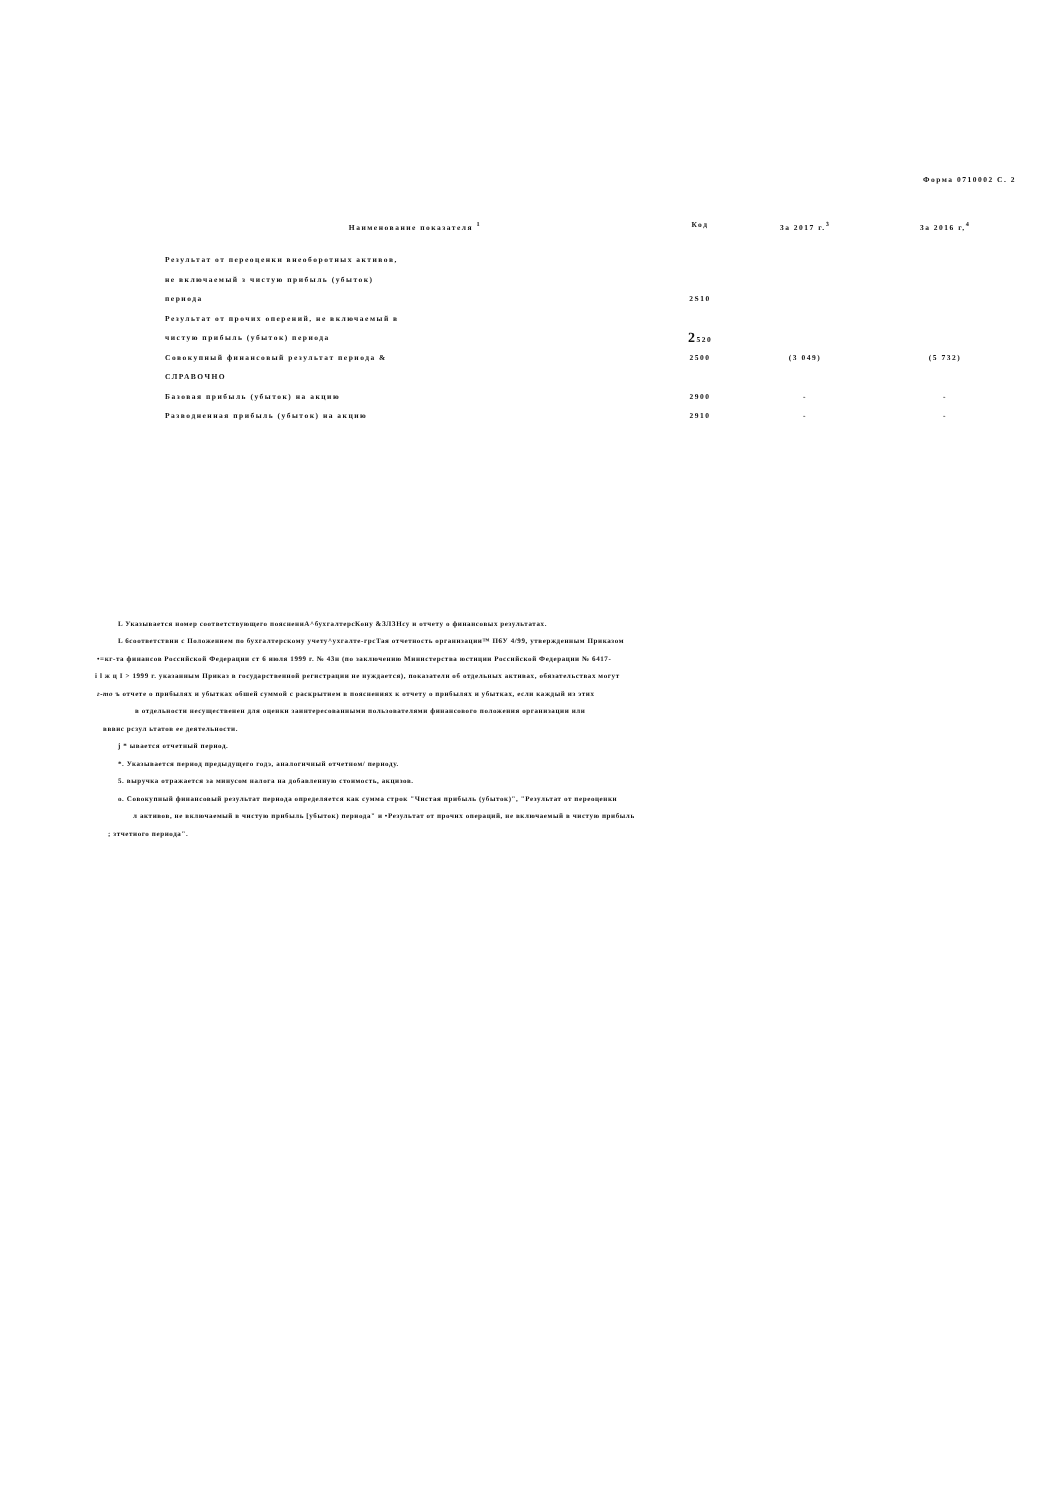Форма 0710002 С. 2
| Наименование показателя <sup>1</sup> | Код | За 2017 г.<sup>3</sup> | За 2016 г,<sup>4</sup> |
| --- | --- | --- | --- |
| Результат от переоценки внеоборотных активов, | | | |
| не включаемый з чистую прибыль (убыток) | | | |
| периода | 2S10 | | |
| Результат от прочих оперений, не включаемый в | | | |
| чистую прибыль (убыток) периода | 2 520 | | |
| Совокупный финансовый результат периода & | 2500 | (3 049) | (5 732) |
| СЛРАВОЧНО | | | |
| Базовая прибыль (убыток) на акцию | 2900 | - | - |
| Разводненная прибыль (убыток) на акцию | 2910 | - | - |
L Указывается номер соответствующего пояснениA^бухгалтерсКону &ЗЛЗНсу и отчету о финансовых результатах.
L 6соответствии с Положением по бухгалтерскому учету^ухгалте-грсТая отчетность организации™ П6У 4/99, утвержденным Приказом
•=кг-та финансов Российской Федерации ст 6 июля 1999 г. № 43н (по заключению Министерства юстиции Российской Федерации № 6417-
i l ж ц I > 1999 г. указанным Приказ в государственной регистрации не нуждается), показатели об отдельных активах, обязательствах могут
г-то ъ отчете о прибылях и убытках обшей суммой с раскрытием в пояснениях к отчету о прибылях и убытках, если каждый из этих
в отдельности несущественен для оценки заинтересованными пользователями финансового положения организации или
вввис рсзул ьтатов ее деятельности.
j * ывается отчетный период.
*. Указывается период предыдущего годэ, аналогичный отчетном/ периоду.
5. выручка отражается за минусом налога на добавленную стоимость, акцизов.
о. Совокупный финансовый результат периода определяется как сумма строк "Чистая прибыль (убыток)", "Результат от переоценки
л активов, не включаемый в чистую прибыль [убыток) периода" и •Результат от прочих операций, не включаемый в чистую прибыль
; зтчетиого периода".